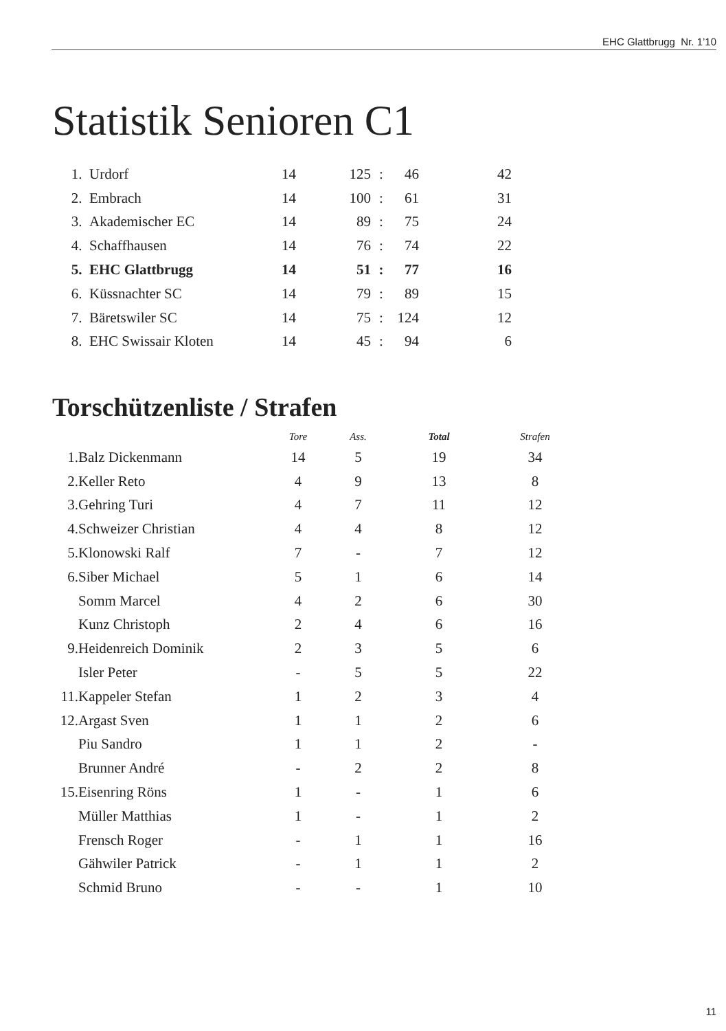EHC Glattbrugg Nr. 1’10
Statistik Senioren C1
| 1. | Urdorf | 14 | 125 | : | 46 | 42 |
| 2. | Embrach | 14 | 100 | : | 61 | 31 |
| 3. | Akademischer EC | 14 | 89 | : | 75 | 24 |
| 4. | Schaffhausen | 14 | 76 | : | 74 | 22 |
| 5. | EHC Glattbrugg | 14 | 51 | : | 77 | 16 |
| 6. | Küssnachter SC | 14 | 79 | : | 89 | 15 |
| 7. | Bäretswiler SC | 14 | 75 | : | 124 | 12 |
| 8. | EHC Swissair Kloten | 14 | 45 | : | 94 | 6 |
Torschützenliste / Strafen
| | | Tore | Ass. | Total | Strafen |
| --- | --- | --- | --- | --- | --- |
| 1. | Balz Dickenmann | 14 | 5 | 19 | 34 |
| 2. | Keller Reto | 4 | 9 | 13 | 8 |
| 3. | Gehring Turi | 4 | 7 | 11 | 12 |
| 4. | Schweizer Christian | 4 | 4 | 8 | 12 |
| 5. | Klonowski Ralf | 7 | - | 7 | 12 |
| 6. | Siber Michael | 5 | 1 | 6 | 14 |
| | Somm Marcel | 4 | 2 | 6 | 30 |
| | Kunz Christoph | 2 | 4 | 6 | 16 |
| 9. | Heidenreich Dominik | 2 | 3 | 5 | 6 |
| | Isler Peter | - | 5 | 5 | 22 |
| 11. | Kappeler Stefan | 1 | 2 | 3 | 4 |
| 12. | Argast Sven | 1 | 1 | 2 | 6 |
| | Piu Sandro | 1 | 1 | 2 | - |
| | Brunner André | - | 2 | 2 | 8 |
| 15. | Eisenring Röns | 1 | - | 1 | 6 |
| | Müller Matthias | 1 | - | 1 | 2 |
| | Frensch Roger | - | 1 | 1 | 16 |
| | Gähwiler Patrick | - | 1 | 1 | 2 |
| | Schmid Bruno | - | - | 1 | 10 |
11